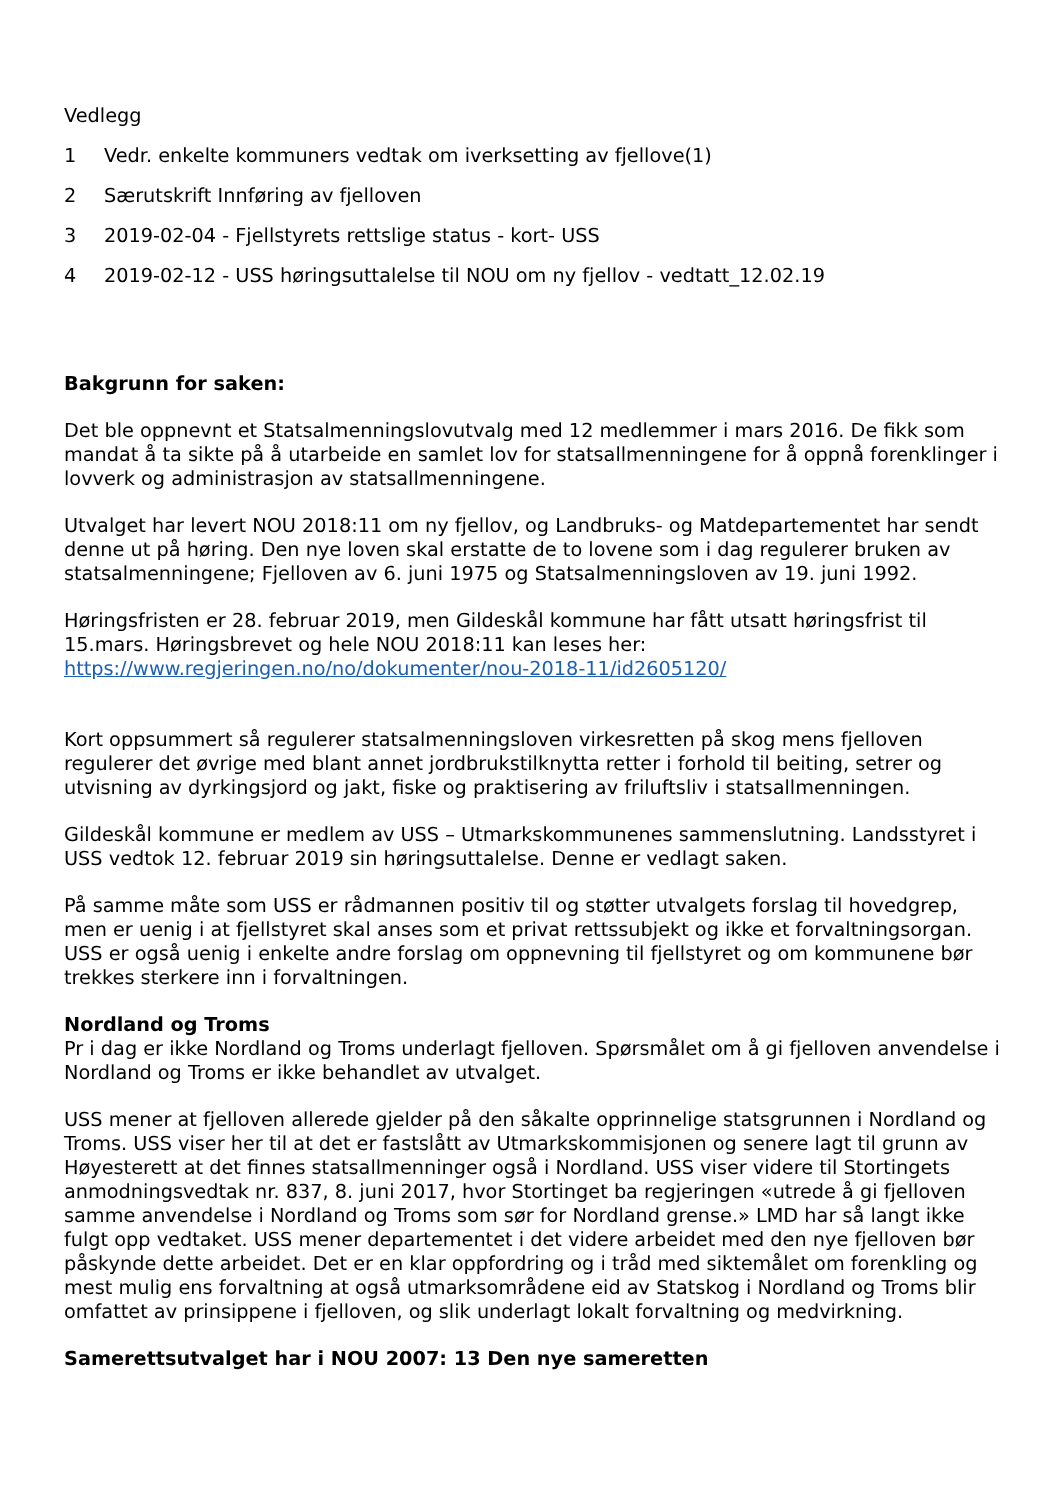Vedlegg
1 Vedr. enkelte kommuners vedtak om iverksetting av fjellove(1)
2 Særutskrift Innføring av fjelloven
3 2019-02-04 - Fjellstyrets rettslige status - kort- USS
4 2019-02-12 - USS høringsuttalelse til NOU om ny fjellov - vedtatt_12.02.19
Bakgrunn for saken:
Det ble oppnevnt et Statsalmenningslovutvalg med 12 medlemmer i mars 2016. De fikk som mandat å ta sikte på å utarbeide en samlet lov for statsallmenningene for å oppnå forenklinger i lovverk og administrasjon av statsallmenningene.
Utvalget har levert NOU 2018:11 om ny fjellov, og Landbruks- og Matdepartementet har sendt denne ut på høring. Den nye loven skal erstatte de to lovene som i dag regulerer bruken av statsalmenningene; Fjelloven av 6. juni 1975 og Statsalmenningsloven av 19. juni 1992.
Høringsfristen er 28. februar 2019, men Gildeskål kommune har fått utsatt høringsfrist til 15.mars. Høringsbrevet og hele NOU 2018:11 kan leses her: https://www.regjeringen.no/no/dokumenter/nou-2018-11/id2605120/
Kort oppsummert så regulerer statsalmenningsloven virkesretten på skog mens fjelloven regulerer det øvrige med blant annet jordbrukstilknytta retter i forhold til beiting, setrer og utvisning av dyrkingsjord og jakt, fiske og praktisering av friluftsliv i statsallmenningen.
Gildeskål kommune er medlem av USS – Utmarkskommunenes sammenslutning. Landsstyret i USS vedtok 12. februar 2019 sin høringsuttalelse. Denne er vedlagt saken.
På samme måte som USS er rådmannen positiv til og støtter utvalgets forslag til hovedgrep, men er uenig i at fjellstyret skal anses som et privat rettssubjekt og ikke et forvaltningsorgan. USS er også uenig i enkelte andre forslag om oppnevning til fjellstyret og om kommunene bør trekkes sterkere inn i forvaltningen.
Nordland og Troms
Pr i dag er ikke Nordland og Troms underlagt fjelloven. Spørsmålet om å gi fjelloven anvendelse i Nordland og Troms er ikke behandlet av utvalget.
USS mener at fjelloven allerede gjelder på den såkalte opprinnelige statsgrunnen i Nordland og Troms. USS viser her til at det er fastslått av Utmarkskommisjonen og senere lagt til grunn av Høyesterett at det finnes statsallmenninger også i Nordland. USS viser videre til Stortingets anmodningsvedtak nr. 837, 8. juni 2017, hvor Stortinget ba regjeringen «utrede å gi fjelloven samme anvendelse i Nordland og Troms som sør for Nordland grense.» LMD har så langt ikke fulgt opp vedtaket. USS mener departementet i det videre arbeidet med den nye fjelloven bør påskynde dette arbeidet. Det er en klar oppfordring og i tråd med siktemålet om forenkling og mest mulig ens forvaltning at også utmarksområdene eid av Statskog i Nordland og Troms blir omfattet av prinsippene i fjelloven, og slik underlagt lokalt forvaltning og medvirkning.
Samerettsutvalget har i NOU 2007: 13 Den nye sameretten